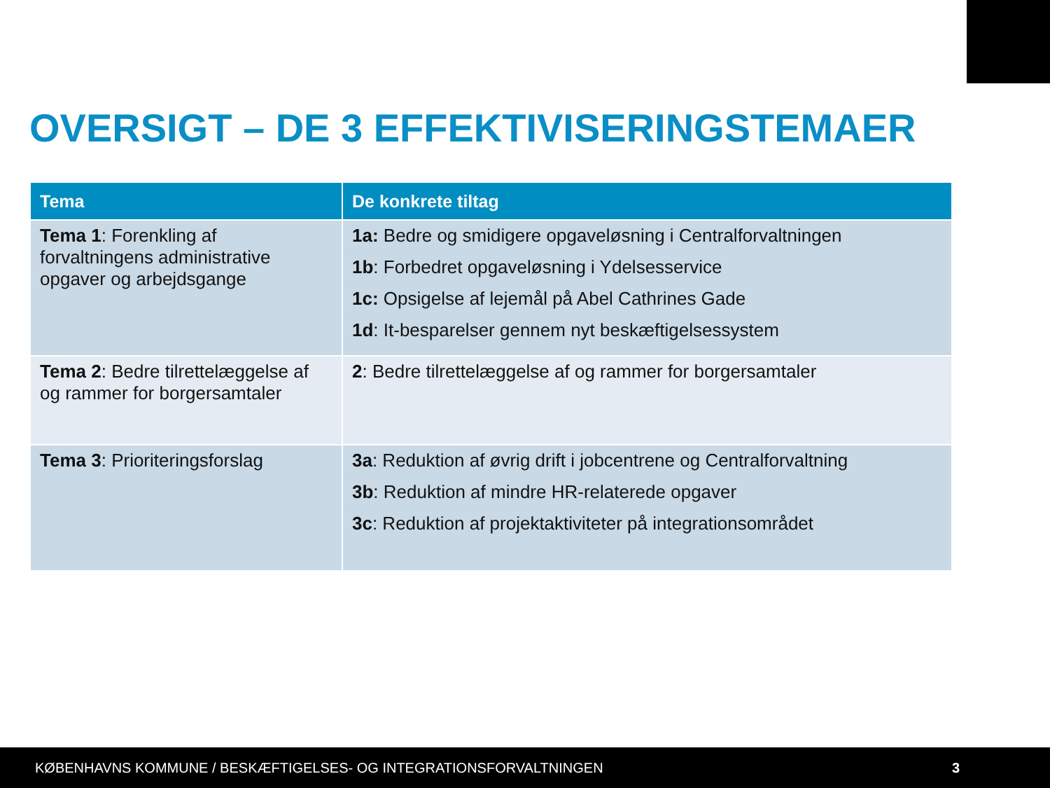OVERSIGT – DE 3 EFFEKTIVISERINGSTEMAER
| Tema | De konkrete tiltag |
| --- | --- |
| Tema 1 : Forenkling af forvaltningens administrative opgaver og arbejdsgange | 1a: Bedre og smidigere opgaveløsning i Centralforvaltningen 1b : Forbedret opgaveløsning i Ydelsesservice 1c: Opsigelse af lejemål på Abel Cathrines Gade 1d : It-besparelser gennem nyt beskæftigelsessystem |
| Tema 2 : Bedre tilrettelæggelse af og rammer for borgersamtaler | 2 : Bedre tilrettelæggelse af og rammer for borgersamtaler |
| Tema 3 : Prioriteringsforslag | 3a : Reduktion af øvrig drift i jobcentrene og Centralforvaltning 3b : Reduktion af mindre HR-relaterede opgaver 3c : Reduktion af projektaktiviteter på integrationsområdet |
KØBENHAVNS KOMMUNE / BESKÆFTIGELSES- OG INTEGRATIONSFORVALTNINGEN 3